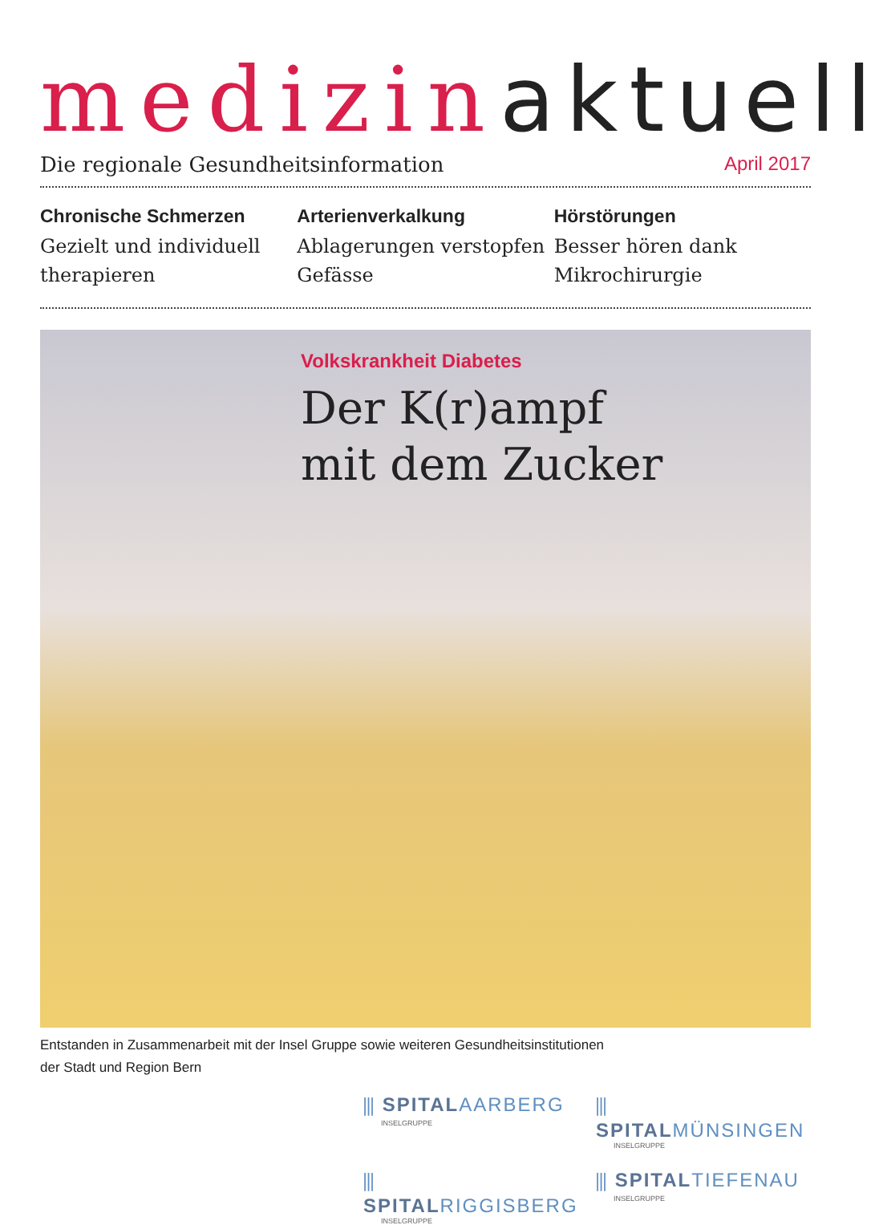medizin aktuell
Die regionale Gesundheitsinformation April 2017
Chronische Schmerzen
Gezielt und individuell therapieren
Arterienverkalkung
Ablagerungen verstopfen Gefässe
Hörstörungen
Besser hören dank Mikrochirurgie
Volkskrankheit Diabetes
Der K(r)ampf
mit dem Zucker
Entstanden in Zusammenarbeit mit der Insel Gruppe sowie weiteren Gesundheitsinstitutionen
der Stadt und Region Bern
⫼ SPITALAARBERG
INSELGRUPPE
⫼ SPITALMÜNSINGEN
INSELGRUPPE
⫼ SPITALRIGGISBERG
INSELGRUPPE
⫼ SPITALTIEFENAU
INSELGRUPPE